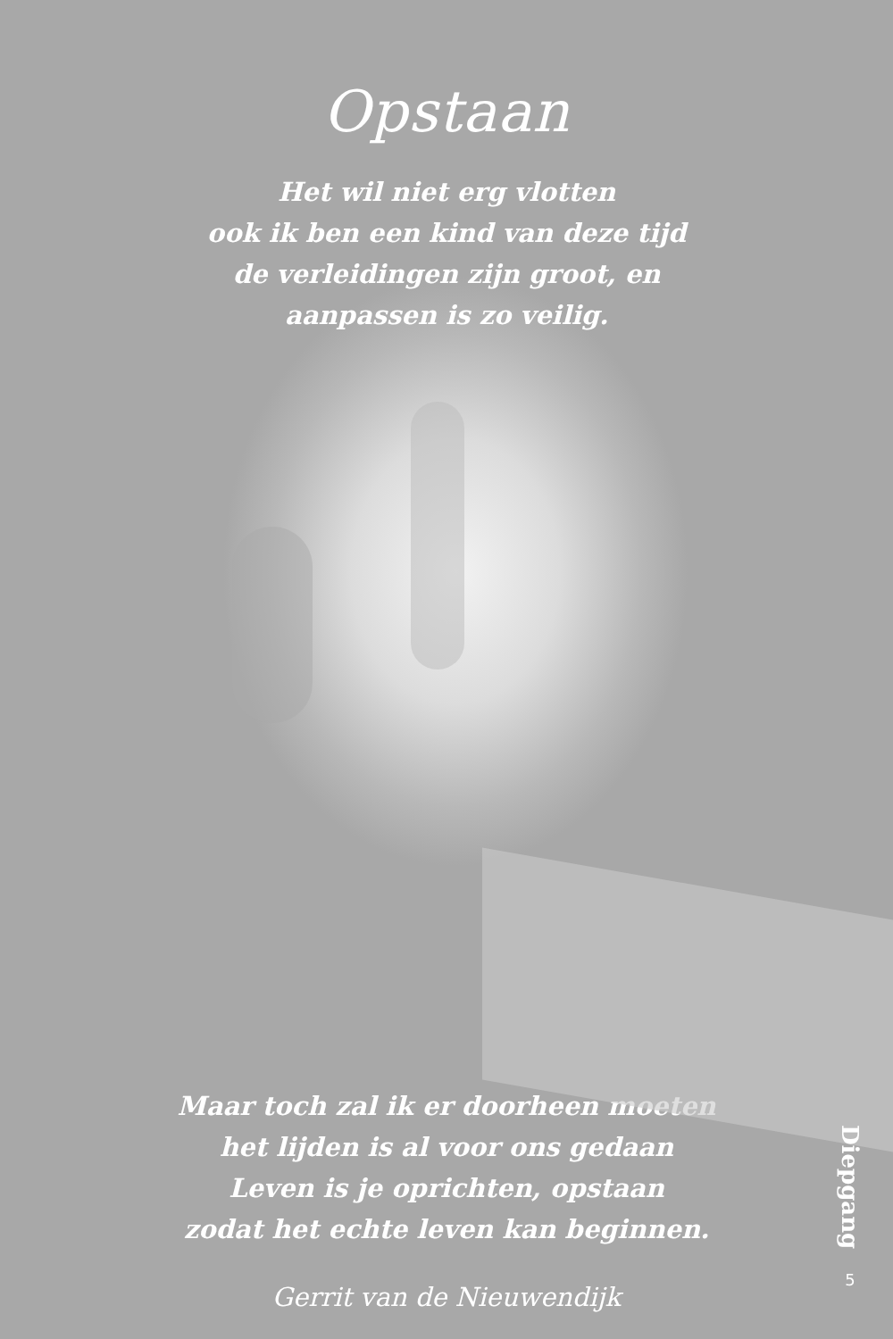Opstaan
Het wil niet erg vlotten
ook ik ben een kind van deze tijd
de verleidingen zijn groot, en
aanpassen is zo veilig.
Maar toch zal ik er doorheen moeten
het lijden is al voor ons gedaan
Leven is je oprichten, opstaan
zodat het echte leven kan beginnen.
Gerrit van de Nieuwendijk
Diepgang
5